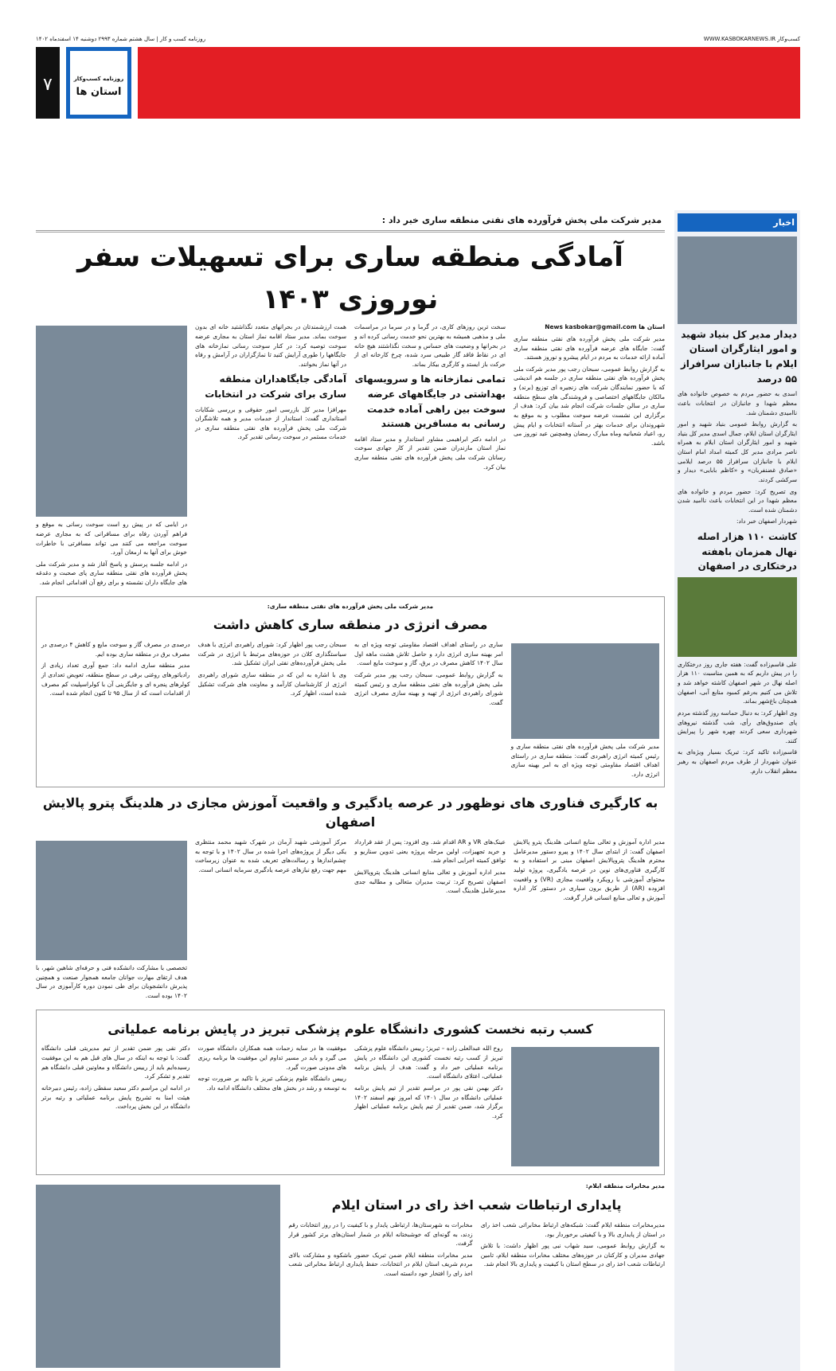کسب‌وکار WWW.KASBOKARNEWS.IR روزنامه کسب و کار | سال هشتم شماره ۲۹۹۳ دوشنبه ۱۴ اسفندماه ۱۴۰۲
روزنامه کسب‌وکار
استان ها
۷
اخبار
دیدار مدیر کل بنیاد شهید و امور ایثارگران استان ایلام با جانبازان سرافراز ۵۵ درصد
اسدی به حضور مردم به خصوص خانواده های معظم شهدا و جانبازان در انتخابات باعث ناامیدی دشمنان شد.
به گزارش روابط عمومی بنیاد شهید و امور ایثارگران استان ایلام، جمال اسدی مدیر کل بنیاد شهید و امور ایثارگران استان ایلام به همراه ناصر مرادی مدیر کل کمیته امداد امام استان ایلام با جانبازان سرافراز ۵۵ درصد ایلامی «صادق غضنفریان» و «کاظم بابایی» دیدار و سرکشی کردند.
وی تصریح کرد: حضور مردم و خانواده های معظم شهدا در این انتخابات باعث ناامید شدن دشمنان شده است.
شهردار اصفهان خبر داد:
کاشت ۱۱۰ هزار اصله نهال همزمان باهفته درختکاری در اصفهان
علی قاسم‌زاده گفت: هفته جاری روز درختکاری را در پیش داریم که به همین مناسبت ۱۱۰ هزار اصله نهال در شهر اصفهان کاشته خواهد شد و تلاش می کنیم به‌رغم کمبود منابع آبی، اصفهان همچنان باغ‌شهر بماند.
وی اظهار کرد: به دنبال حماسه روز گذشته مردم پای صندوق‌های رأی، شب گذشته نیروهای شهرداری سعی کردند چهره شهر را پیرایش کنند.
قاسم‌زاده تاکید کرد: تبریک بسیار ویژه‌ای به عنوان شهردار از طرف مردم اصفهان به رهبر معظم انقلاب دارم.
مدیر شرکت ملی پخش فرآورده های نفتی منطقه ساری خبر داد :
آمادگی منطقه ساری برای تسهیلات سفر نوروزی ۱۴۰۳
استان ها News kasbokar@gmail.com
مدیر شرکت ملی پخش فرآورده های نفتی منطقه ساری گفت: جایگاه های عرضه فرآورده های نفتی منطقه ساری آماده ارائه خدمات به مردم در ایام پیشرو و نوروز هستند.
به گزارش روابط عمومی، سبحان رجب پور مدیر شرکت ملی پخش فرآورده های نفتی منطقه ساری در جلسه هم اندیشی که با حضور نمایندگان شرکت های زنجیره ای توزیع (برند) و مالکان جایگاههای اختصاصی و فروشندگی های سطح منطقه ساری در سالن جلسات شرکت انجام شد بیان کرد: هدف از برگزاری این نشست عرضه سوخت مطلوب و به موقع به شهروندان برای خدمات بهتر در آستانه انتخابات و ایام پیش رو، اعیاد شعبانیه وماه مبارک رمضان وهمچنین عید نوروز می باشد.
سخت ترین روزهای کاری، در گرما و در سرما در مراسمات ملی و مذهبی همیشه به بهترین نحو خدمت رسانی کرده اند و در بحرانها و وضعیت های حساس و سخت نگذاشتند هیچ خانه ای در نقاط فاقد گاز طبیعی سرد شده، چرخ کارخانه ای از حرکت باز ایستد و کارگری بیکار بماند.
تمامی نمازخانه ها و سرویسهای بهداشتی در جایگاههای عرضه سوخت بین راهی آماده خدمت رسانی به مسافرین هستند
در ادامه دکتر ابراهیمی مشاور استاندار و مدیر ستاد اقامه نماز استان مازندران ضمن تقدیر از کار جهادی سوخت رسانان شرکت ملی پخش فرآورده های نفتی منطقه ساری بیان کرد.
همت ارزشمندتان در بحرانهای متعدد نگذاشتید خانه ای بدون سوخت بماند. مدیر ستاد اقامه نماز استان به مجاری عرضه سوخت توصیه کرد: در کنار سوخت رسانی نمازخانه های جایگاهها را طوری آرایش کنید تا نمازگزاران در آرامش و رفاه در آنها نماز بخوانند.
آمادگی جایگاهداران منطقه ساری برای شرکت در انتخابات
مهرافزا مدیر کل بازرسی امور حقوقی و بررسی شکایات استانداری گفت: استاندار از خدمات مدیر و همه تلاشگران شرکت ملی پخش فرآورده های نفتی منطقه ساری در خدمات مستمر در سوخت رسانی تقدیر کرد.
در ایامی که در پیش رو است سوخت رسانی به موقع و فراهم آوردن رفاه برای مسافرانی که به مجاری عرضه سوخت مراجعه می کنند می تواند مسافرتی با خاطرات خوش برای آنها به ارمغان آورد.
در ادامه جلسه پرسش و پاسخ آغاز شد و مدیر شرکت ملی پخش فرآورده های نفتی منطقه ساری پای صحبت و دغدغه های جایگاه داران نشسته و برای رفع آن اقداماتی انجام شد.
مدیر شرکت ملی پخش فرآورده های نفتی منطقه ساری:
مصرف انرژی در منطقه ساری کاهش داشت
مدیر شرکت ملی پخش فرآورده های نفتی منطقه ساری و رئیس کمیته انرژی راهبردی گفت: منطقه ساری در راستای اهداف اقتصاد مقاومتی توجه ویژه ای به امر بهینه سازی انرژی دارد.
ساری در راستای اهداف اقتصاد مقاومتی توجه ویژه ای به امر بهینه سازی انرژی دارد و حاصل تلاش هشت ماهه اول سال ۱۴۰۲ کاهش مصرف در برق، گاز و سوخت مایع است.
به گزارش روابط عمومی، سبحان رجب پور مدیر شرکت ملی پخش فرآورده های نفتی منطقه ساری و رئیس کمیته شورای راهبردی انرژی از تهیه و بهینه سازی مصرف انرژی گفت.
سبحان رجب پور اظهار کرد: شورای راهبردی انرژی با هدف سیاستگذاری کلان در حوزه‌های مرتبط با انرژی در شرکت ملی پخش فرآورده‌های نفتی ایران تشکیل شد.
وی با اشاره به این که در منطقه ساری شورای راهبردی انرژی از کارشناسان کارآمد و معاونت های شرکت تشکیل شده است، اظهار کرد.
درصدی در مصرف گاز و سوخت مایع و کاهش ۴ درصدی در مصرف برق در منطقه ساری بوده ایم.
مدیر منطقه ساری ادامه داد: جمع آوری تعداد زیادی از رادیاتورهای روغنی برقی در سطح منطقه، تعویض تعدادی از کولرهای پنجره ای و جایگزینی آن با کولراسپلیت کم مصرف از اقدامات است که از سال ۹۵ تا کنون انجام شده است.
به کارگیری فناوری های نوظهور در عرصه یادگیری و واقعیت آموزش مجازی در هلدینگ پترو پالایش اصفهان
مدیر اداره آموزش و تعالی منابع انسانی هلدینگ پترو پالایش اصفهان گفت: از ابتدای سال ۱۴۰۲ و پیرو دستور مدیرعامل محترم هلدینگ پتروپالایش اصفهان مبنی بر استفاده و به کارگیری فناوری‌های نوین در عرصه یادگیری، پروژه تولید محتوای آموزشی با رویکرد واقعیت مجازی (VR) و واقعیت افزوده (AR) از طریق برون سپاری در دستور کار اداره آموزش و تعالی منابع انسانی قرار گرفت.
عینک‌های VR و AR اقدام شد. وی افزود: پس از عقد قرارداد و خرید تجهیزات، اولین مرحله پروژه یعنی تدوین سناریو و توافق کمیته اجرایی انجام شد.
مدیر اداره آموزش و تعالی منابع انسانی هلدینگ پتروپالایش اصفهان تصریح کرد: تربیت مدیران متعالی و مطالبه جدی مدیرعامل هلدینگ است.
مرکز آموزشی شهید آرمان در شهرک شهید محمد منتظری یکی دیگر از پروژه‌های اجرا شده در سال ۱۴۰۲ و با توجه به چشم‌اندازها و رسالت‌های تعریف شده به عنوان زیرساخت مهم جهت رفع نیازهای عرصه یادگیری سرمایه انسانی است.
تخصصی با مشارکت دانشکده فنی و حرفه‌ای شاهین شهر، با هدف ارتقای مهارت جوانان جامعه همجوار صنعت و همچنین پذیرش دانشجویان برای طی نمودن دوره کارآموزی در سال ۱۴۰۲ بوده است.
کسب رتبه نخست کشوری دانشگاه علوم پزشکی تبریز در پایش برنامه عملیاتی
روح الله عبدالعلی زاده – تبریز؛ رییس دانشگاه علوم پزشکی تبریز از کسب رتبه نخست کشوری این دانشگاه در پایش برنامه عملیاتی خبر داد و گفت: هدف از پایش برنامه عملیاتی، اعتلای دانشگاه است.
دکتر بهمن نقی پور در مراسم تقدیر از تیم پایش برنامه عملیاتی دانشگاه در سال ۱۴۰۱ که امروز نهم اسفند ۱۴۰۲ برگزار شد، ضمن تقدیر از تیم پایش برنامه عملیاتی اظهار کرد.
موفقیت ها در سایه زحمات همه همکاران دانشگاه صورت می گیرد و باید در مسیر تداوم این موفقیت ها برنامه ریزی های مدونی صورت گیرد.
رییس دانشگاه علوم پزشکی تبریز با تاکید بر ضرورت توجه به توسعه و رشد در بخش های مختلف دانشگاه ادامه داد.
دکتر نقی پور ضمن تقدیر از تیم مدیریتی قبلی دانشگاه گفت: با توجه به اینکه در سال های قبل هم به این موفقیت رسیده‌ایم باید از رییس دانشگاه و معاونین قبلی دانشگاه هم تقدیر و تشکر کرد.
در ادامه این مراسم دکتر سعید سقطی زاده، رئیس دبیرخانه هیئت امنا به تشریح پایش برنامه عملیاتی و رتبه برتر دانشگاه در این بخش پرداخت.
مدیر مخابرات منطقه ایلام:
پایداری ارتباطات شعب اخذ رای در استان ایلام
مدیرمخابرات منطقه ایلام گفت: شبکه‌های ارتباط مخابراتی شعب اخذ رای در استان از پایداری بالا و با کیفیتی برخوردار بود.
به گزارش روابط عمومی، سید شهاب نبی پور اظهار داشت: با تلاش جهادی مدیران و کارکنان در حوزه‌های مختلف مخابرات منطقه ایلام، تامین ارتباطات شعب اخذ رای در سطح استان با کیفیت و پایداری بالا انجام شد.
مخابرات به شهرستان‌ها، ارتباطی پایدار و با کیفیت را در روز انتخابات رقم زدند، به گونه‌ای که خوشبختانه ایلام در شمار استان‌های برتر کشور قرار گرفت.
مدیر مخابرات منطقه ایلام ضمن تبریک حضور باشکوه و مشارکت بالای مردم شریف استان ایلام در انتخابات، حفظ پایداری ارتباط مخابراتی شعب اخذ رای را افتخار خود دانسته است.